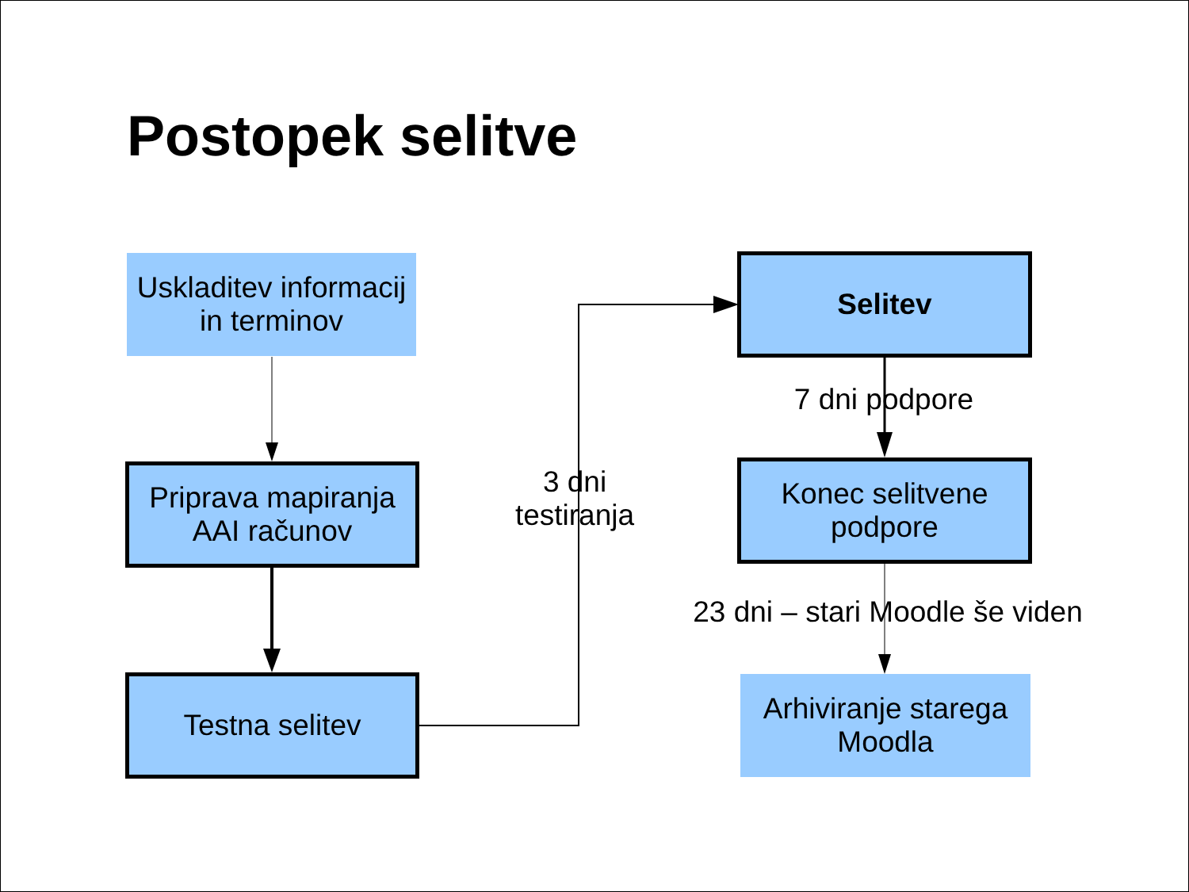Postopek selitve
Uskladitev informacij
in terminov
Priprava mapiranja
AAI računov
Testna selitev
Selitev
Konec selitvene
podpore
Arhiviranje starega
Moodla
3 dni
testiranja
7 dni podpore
23 dni – stari Moodle še viden